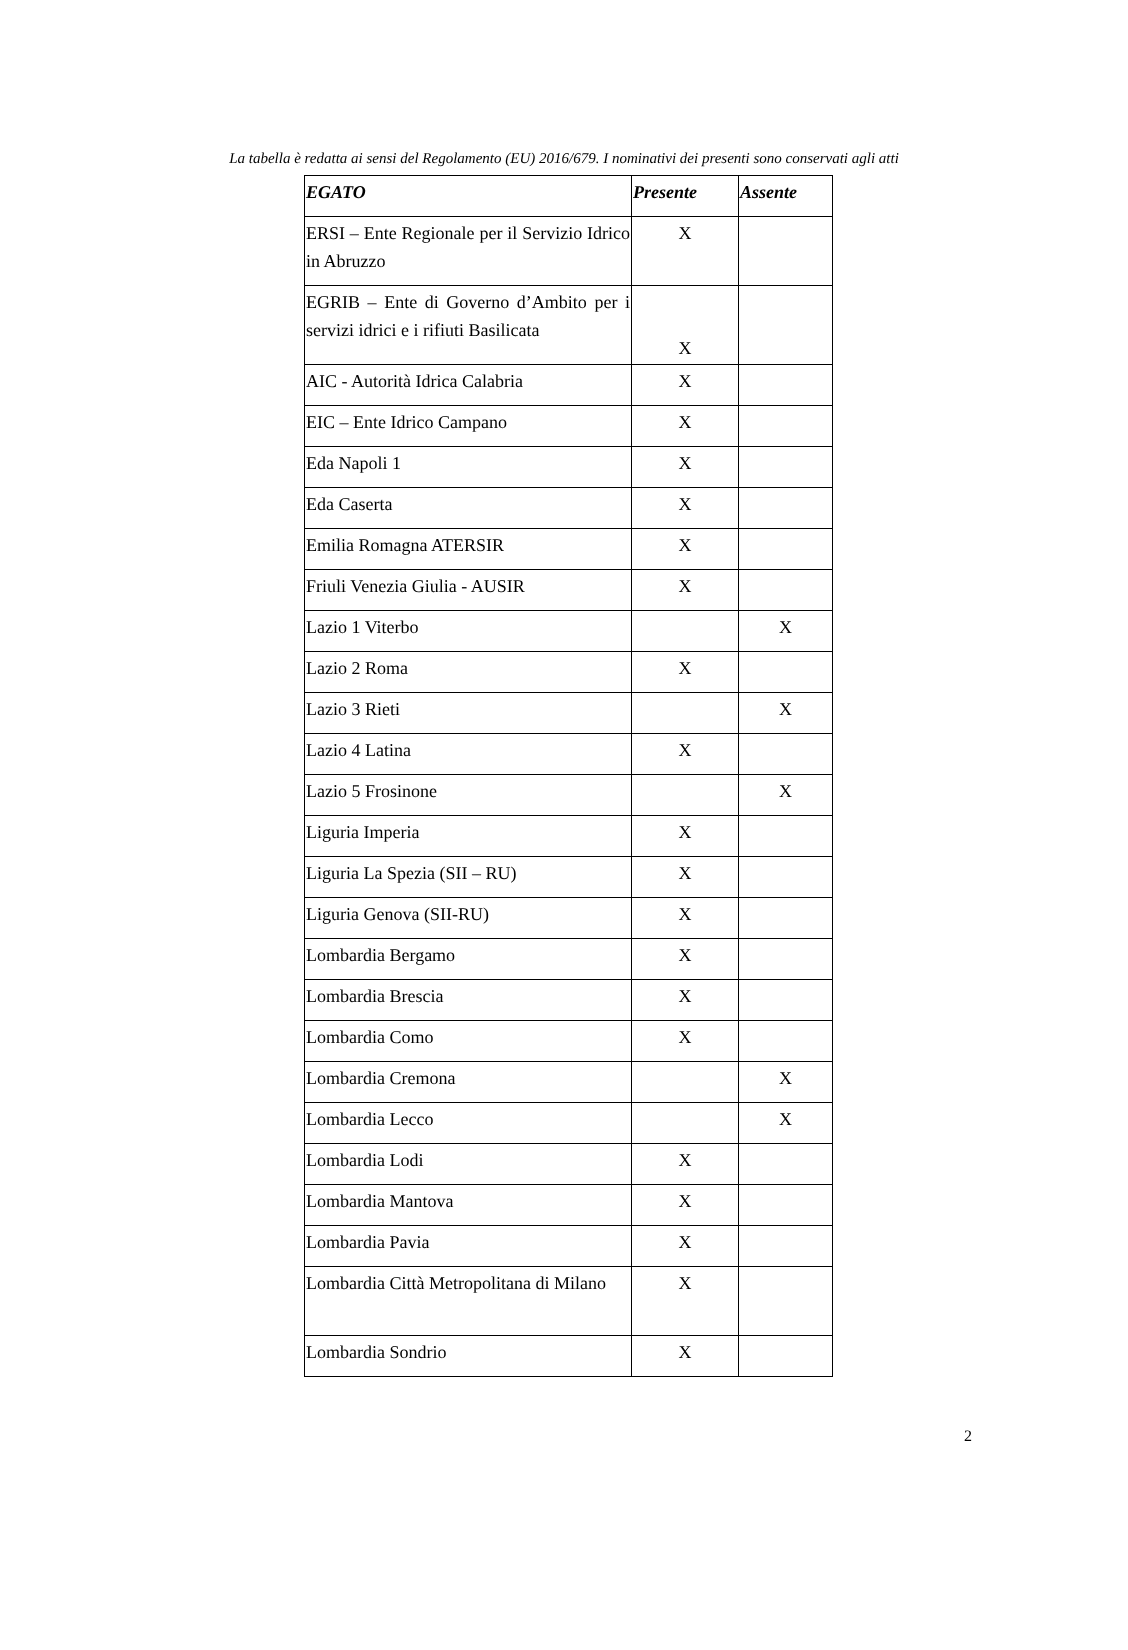La tabella è redatta ai sensi del Regolamento (EU) 2016/679. I nominativi dei presenti sono conservati agli atti
| EGATO | Presente | Assente |
| --- | --- | --- |
| ERSI – Ente Regionale per il Servizio Idrico in Abruzzo | X | |
| EGRIB – Ente di Governo d’Ambito per i servizi idrici e i rifiuti Basilicata | X | |
| AIC - Autorità Idrica Calabria | X | |
| EIC – Ente Idrico Campano | X | |
| Eda Napoli 1 | X | |
| Eda Caserta | X | |
| Emilia Romagna ATERSIR | X | |
| Friuli Venezia Giulia - AUSIR | X | |
| Lazio 1 Viterbo | | X |
| Lazio 2 Roma | X | |
| Lazio 3 Rieti | | X |
| Lazio 4 Latina | X | |
| Lazio 5 Frosinone | | X |
| Liguria Imperia | X | |
| Liguria La Spezia (SII – RU) | X | |
| Liguria Genova (SII-RU) | X | |
| Lombardia Bergamo | X | |
| Lombardia Brescia | X | |
| Lombardia Como | X | |
| Lombardia Cremona | | X |
| Lombardia Lecco | | X |
| Lombardia Lodi | X | |
| Lombardia Mantova | X | |
| Lombardia Pavia | X | |
| Lombardia Città Metropolitana di Milano | X | |
| Lombardia Sondrio | X | |
2